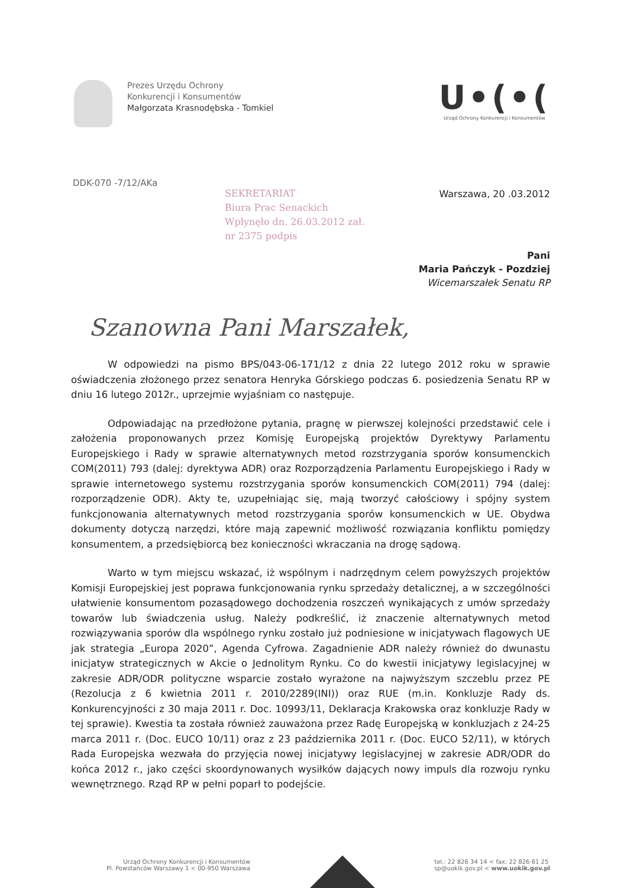Prezes Urzędu Ochrony
Konkurencji i Konsumentów
Małgorzata Krasnodębska - Tomkiel
U•(•(
Urząd Ochrony Konkurencji i Konsumentów
DDK-070 -7/12/AKa
SEKRETARIAT
Biura Prac Senackich
Wpłynęło dn. 26.03.2012 zał.
nr 2375 podpis
Warszawa, 20 .03.2012
Pani
Maria Pańczyk - Pozdziej
Wicemarszałek Senatu RP
Szanowna Pani Marszałek,
W odpowiedzi na pismo BPS/043-06-171/12 z dnia 22 lutego 2012 roku w sprawie oświadczenia złożonego przez senatora Henryka Górskiego podczas 6. posiedzenia Senatu RP w dniu 16 lutego 2012r., uprzejmie wyjaśniam co następuje.
Odpowiadając na przedłożone pytania, pragnę w pierwszej kolejności przedstawić cele i założenia proponowanych przez Komisję Europejską projektów Dyrektywy Parlamentu Europejskiego i Rady w sprawie alternatywnych metod rozstrzygania sporów konsumenckich COM(2011) 793 (dalej: dyrektywa ADR) oraz Rozporządzenia Parlamentu Europejskiego i Rady w sprawie internetowego systemu rozstrzygania sporów konsumenckich COM(2011) 794 (dalej: rozporządzenie ODR). Akty te, uzupełniając się, mają tworzyć całościowy i spójny system funkcjonowania alternatywnych metod rozstrzygania sporów konsumenckich w UE. Obydwa dokumenty dotyczą narzędzi, które mają zapewnić możliwość rozwiązania konfliktu pomiędzy konsumentem, a przedsiębiorcą bez konieczności wkraczania na drogę sądową.
Warto w tym miejscu wskazać, iż wspólnym i nadrzędnym celem powyższych projektów Komisji Europejskiej jest poprawa funkcjonowania rynku sprzedaży detalicznej, a w szczególności ułatwienie konsumentom pozasądowego dochodzenia roszczeń wynikających z umów sprzedaży towarów lub świadczenia usług. Należy podkreślić, iż znaczenie alternatywnych metod rozwiązywania sporów dla wspólnego rynku zostało już podniesione w inicjatywach flagowych UE jak strategia „Europa 2020”, Agenda Cyfrowa. Zagadnienie ADR należy również do dwunastu inicjatyw strategicznych w Akcie o Jednolitym Rynku. Co do kwestii inicjatywy legislacyjnej w zakresie ADR/ODR polityczne wsparcie zostało wyrażone na najwyższym szczeblu przez PE (Rezolucja z 6 kwietnia 2011 r. 2010/2289(INI)) oraz RUE (m.in. Konkluzje Rady ds. Konkurencyjności z 30 maja 2011 r. Doc. 10993/11, Deklaracja Krakowska oraz konkluzje Rady w tej sprawie). Kwestia ta została również zauważona przez Radę Europejską w konkluzjach z 24-25 marca 2011 r. (Doc. EUCO 10/11) oraz z 23 października 2011 r. (Doc. EUCO 52/11), w których Rada Europejska wezwała do przyjęcia nowej inicjatywy legislacyjnej w zakresie ADR/ODR do końca 2012 r., jako części skoordynowanych wysiłków dających nowy impuls dla rozwoju rynku wewnętrznego. Rząd RP w pełni poparł to podejście.
Urząd Ochrony Konkurencji i Konsumentów
Pl. Powstańców Warszawy 1 < 00-950 Warszawa
tel.: 22 826 34 14 < fax: 22 826 61 25
sp@uokik.gov.pl < www.uokik.gov.pl